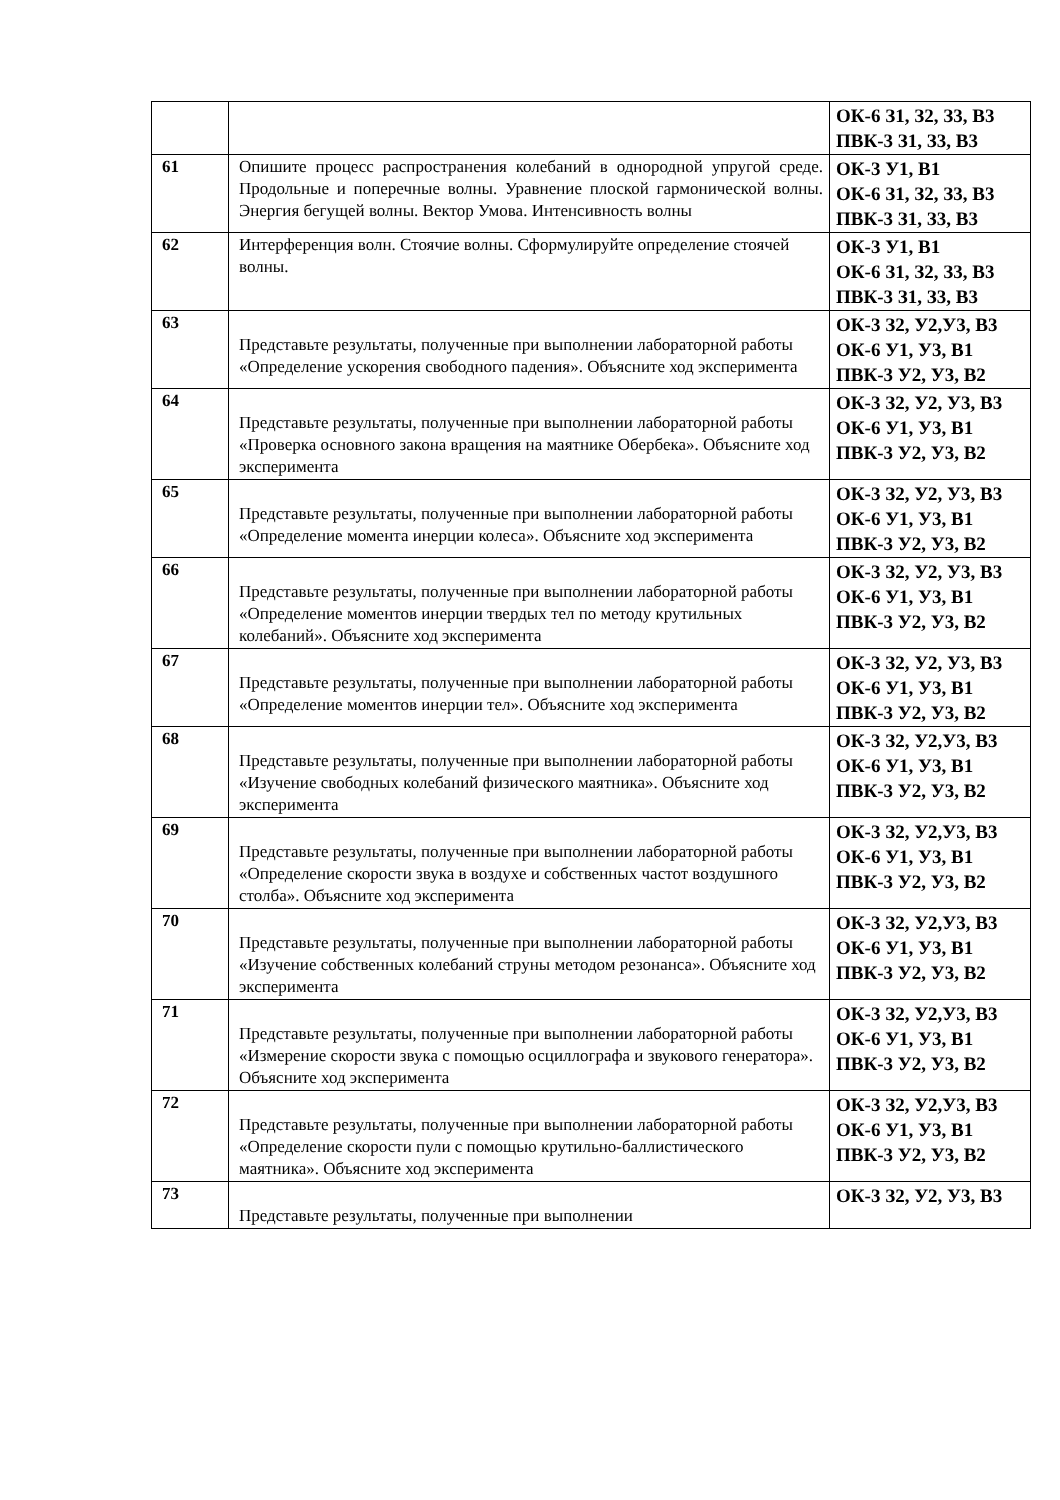| | | ОК-6 З1, З2, З3, В3 ПВК-3 З1, З3, В3 |
| 61 | Опишите процесс распространения колебаний в однородной упругой среде. Продольные и поперечные волны. Уравнение плоской гармонической волны. Энергия бегущей волны. Вектор Умова. Интенсивность волны | ОК-3 У1, В1 ОК-6 З1, З2, З3, В3 ПВК-3 З1, З3, В3 |
| 62 | Интерференция волн. Стоячие волны. Сформулируйте определение стоячей волны. | ОК-3 У1, В1 ОК-6 З1, З2, З3, В3 ПВК-3 З1, З3, В3 |
| 63 | Представьте результаты, полученные при выполнении лабораторной работы «Определение ускорения свободного падения». Объясните ход эксперимента | ОК-3 З2, У2,У3, В3 ОК-6 У1, У3, В1 ПВК-3 У2, У3, В2 |
| 64 | Представьте результаты, полученные при выполнении лабораторной работы «Проверка основного закона вращения на маятнике Обербека». Объясните ход эксперимента | ОК-3 З2, У2, У3, В3 ОК-6 У1, У3, В1 ПВК-3 У2, У3, В2 |
| 65 | Представьте результаты, полученные при выполнении лабораторной работы «Определение момента инерции колеса». Объясните ход эксперимента | ОК-3 З2, У2, У3, В3 ОК-6 У1, У3, В1 ПВК-3 У2, У3, В2 |
| 66 | Представьте результаты, полученные при выполнении лабораторной работы «Определение моментов инерции твердых тел по методу крутильных колебаний». Объясните ход эксперимента | ОК-3 З2, У2, У3, В3 ОК-6 У1, У3, В1 ПВК-3 У2, У3, В2 |
| 67 | Представьте результаты, полученные при выполнении лабораторной работы «Определение моментов инерции тел». Объясните ход эксперимента | ОК-3 З2, У2, У3, В3 ОК-6 У1, У3, В1 ПВК-3 У2, У3, В2 |
| 68 | Представьте результаты, полученные при выполнении лабораторной работы «Изучение свободных колебаний физического маятника». Объясните ход эксперимента | ОК-3 З2, У2,У3, В3 ОК-6 У1, У3, В1 ПВК-3 У2, У3, В2 |
| 69 | Представьте результаты, полученные при выполнении лабораторной работы «Определение скорости звука в воздухе и собственных частот воздушного столба». Объясните ход эксперимента | ОК-3 З2, У2,У3, В3 ОК-6 У1, У3, В1 ПВК-3 У2, У3, В2 |
| 70 | Представьте результаты, полученные при выполнении лабораторной работы «Изучение собственных колебаний струны методом резонанса». Объясните ход эксперимента | ОК-3 З2, У2,У3, В3 ОК-6 У1, У3, В1 ПВК-3 У2, У3, В2 |
| 71 | Представьте результаты, полученные при выполнении лабораторной работы «Измерение скорости звука с помощью осциллографа и звукового генератора». Объясните ход эксперимента | ОК-3 З2, У2,У3, В3 ОК-6 У1, У3, В1 ПВК-3 У2, У3, В2 |
| 72 | Представьте результаты, полученные при выполнении лабораторной работы «Определение скорости пули с помощью крутильно-баллистического маятника». Объясните ход эксперимента | ОК-3 З2, У2,У3, В3 ОК-6 У1, У3, В1 ПВК-3 У2, У3, В2 |
| 73 | Представьте результаты, полученные при выполнении | ОК-3 З2, У2, У3, В3 |